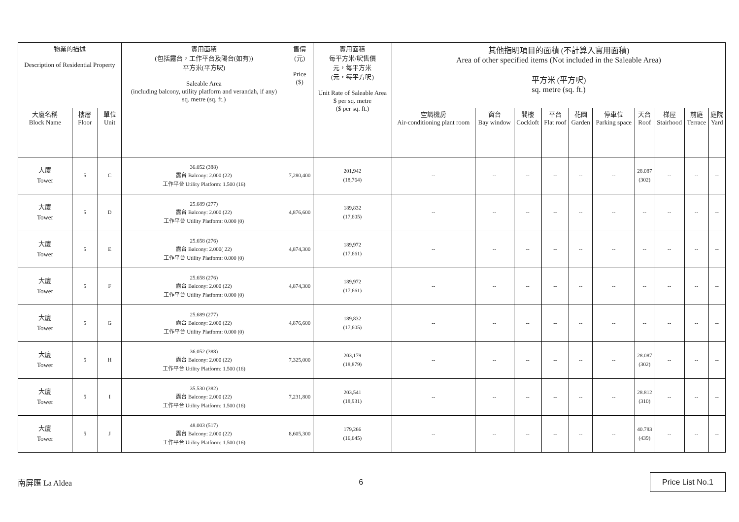| 物業的描述 Description of Residential Property | | | 實用面積 (包括露台，工作平台及陽台(如有)) 平方米(平方呎) Saleable Area (including balcony, utility platform and verandah, if any) sq. metre (sq. ft.) | 售價 (元) Price ($) | 實用面積 每平方米/呎售價 元，每平方米 (元，每平方呎) Unit Rate of Saleable Area $ per sq. metre ($ per sq. ft.) | 其他指明項目的面積 (不計算入實用面積) Area of other specified items (Not included in the Saleable Area) 平方米 (平方呎) sq. metre (sq. ft.) | | | | | | | | | |
| --- | --- | --- | --- | --- | --- | --- | --- | --- | --- | --- | --- | --- | --- | --- | --- |
| 大廈名稱 Block Name | 樓層 Floor | 單位 Unit | | | | 空調機房 Air-conditioning plant room | 窗台 Bay window | 閣樓 Cockloft | 平台 Flat roof | 花園 Garden | 停車位 Parking space | 天台 Roof | 梯屋 Stairhood | 前庭 Terrace | 庭院 Yard |
| 大廈 Tower | 5 | C | 36.052 (388) 露台 Balcony: 2.000 (22) 工作平台 Utility Platform: 1.500 (16) | 7,280,400 | 201,942 (18,764) | -- | -- | -- | -- | -- | -- | 28.087 (302) | -- | -- | -- |
| 大廈 Tower | 5 | D | 25.689 (277) 露台 Balcony: 2.000 (22) 工作平台 Utility Platform: 0.000 (0) | 4,876,600 | 189,832 (17,605) | -- | -- | -- | -- | -- | -- | -- | -- | -- | -- |
| 大廈 Tower | 5 | E | 25.658 (276) 露台 Balcony: 2.000( 22) 工作平台 Utility Platform: 0.000 (0) | 4,874,300 | 189,972 (17,661) | -- | -- | -- | -- | -- | -- | -- | -- | -- | -- |
| 大廈 Tower | 5 | F | 25.658 (276) 露台 Balcony: 2.000 (22) 工作平台 Utility Platform: 0.000 (0) | 4,874,300 | 189,972 (17,661) | -- | -- | -- | -- | -- | -- | -- | -- | -- | -- |
| 大廈 Tower | 5 | G | 25.689 (277) 露台 Balcony: 2.000 (22) 工作平台 Utility Platform: 0.000 (0) | 4,876,600 | 189,832 (17,605) | -- | -- | -- | -- | -- | -- | -- | -- | -- | -- |
| 大廈 Tower | 5 | H | 36.052 (388) 露台 Balcony: 2.000 (22) 工作平台 Utility Platform: 1.500 (16) | 7,325,000 | 203,179 (18,879) | -- | -- | -- | -- | -- | -- | 28.087 (302) | -- | -- | -- |
| 大廈 Tower | 5 | I | 35.530 (382) 露台 Balcony: 2.000 (22) 工作平台 Utility Platform: 1.500 (16) | 7,231,800 | 203,541 (18,931) | -- | -- | -- | -- | -- | -- | 28.812 (310) | -- | -- | -- |
| 大廈 Tower | 5 | J | 48.003 (517) 露台 Balcony: 2.000 (22) 工作平台 Utility Platform: 1.500 (16) | 8,605,300 | 179,266 (16,645) | -- | -- | -- | -- | -- | -- | 40.783 (439) | -- | -- | -- |
南屏匯 La Aldea 6 Price List No.1